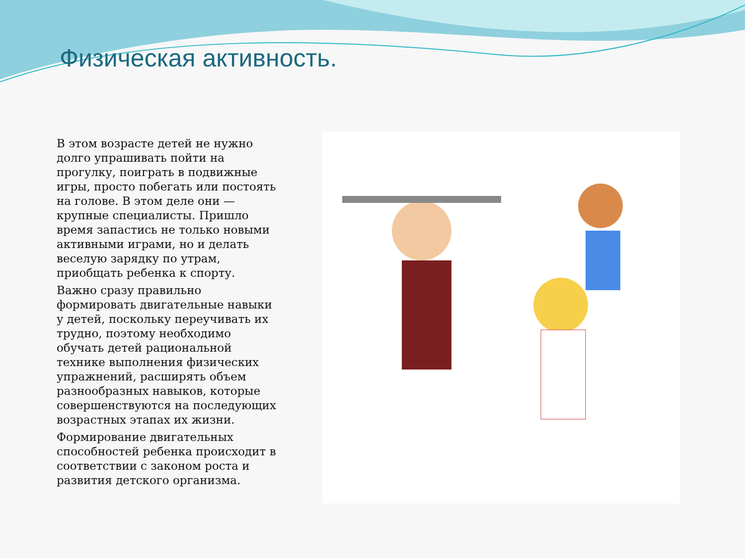Физическая активность.
В этом возрасте детей не нужно долго упрашивать пойти на прогулку, поиграть в подвижные игры, просто побегать или постоять на голове. В этом деле они — крупные специалисты. Пришло время запастись не только новыми активными играми, но и делать веселую зарядку по утрам, приобщать ребенка к спорту.
Важно сразу правильно формировать двигательные навыки у детей, поскольку переучивать их трудно, поэтому необходимо обучать детей рациональной технике выполнения физических упражнений, расширять объем разнообразных навыков, которые совершенствуются на последующих возрастных этапах их жизни.
Формирование двигательных способностей ребенка происходит в соответствии с законом роста и развития детского организма.